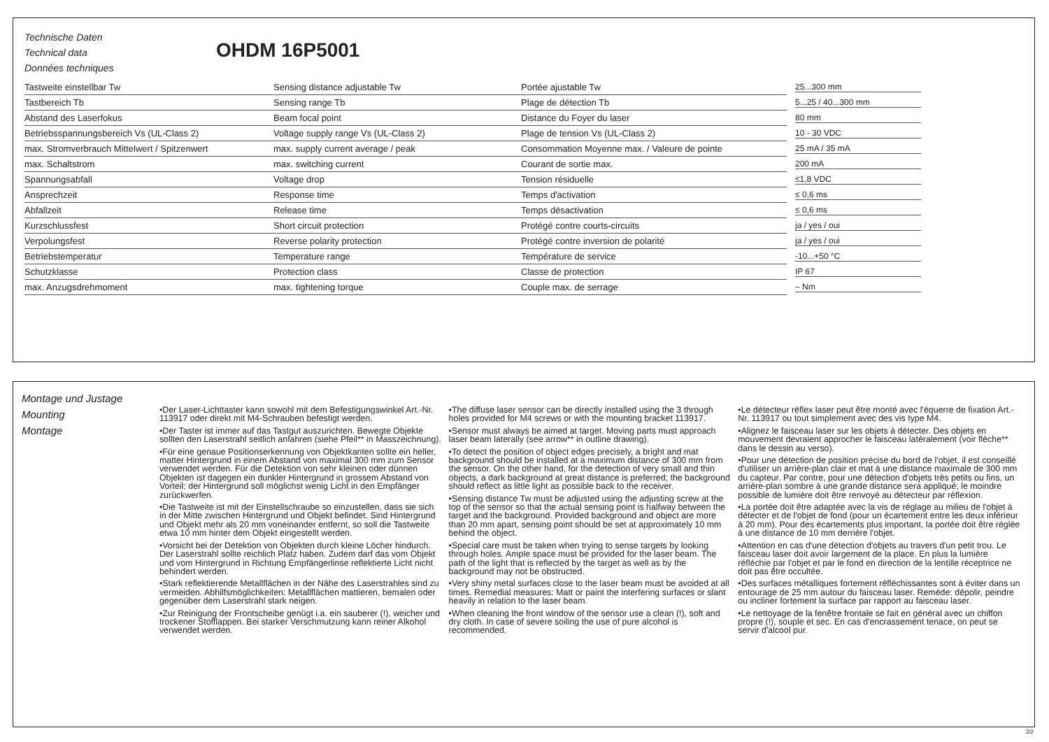Technische Daten
Technical data
Données techniques
OHDM 16P5001
| Tastweite einstellbar Tw | Sensing distance adjustable Tw | Portée ajustable Tw | 25...300 mm |
| Tastbereich Tb | Sensing range Tb | Plage de détection Tb | 5...25 / 40...300 mm |
| Abstand des Laserfokus | Beam focal point | Distance du Foyer du laser | 80 mm |
| Betriebsspannungsbereich Vs (UL-Class 2) | Voltage supply range Vs (UL-Class 2) | Plage de tension Vs (UL-Class 2) | 10 - 30 VDC |
| max. Stromverbrauch Mittelwert / Spitzenwert | max. supply current average / peak | Consommation Moyenne max. / Valeure de pointe | 25 mA / 35 mA |
| max. Schaltstrom | max. switching current | Courant de sortie max. | 200 mA |
| Spannungsabfall | Voltage drop | Tension résiduelle | ≤1,8 VDC |
| Ansprechzeit | Response time | Temps d'activation | ≤ 0,6 ms |
| Abfallzeit | Release time | Temps désactivation | ≤ 0,6 ms |
| Kurzschlussfest | Short circuit protection | Protégé contre courts-circuits | ja / yes / oui |
| Verpolungsfest | Reverse polarity protection | Protégé contre inversion de polarité | ja / yes / oui |
| Betriebstemperatur | Temperature range | Température de service | -10...+50 °C |
| Schutzklasse | Protection class | Classe de protection | IP 67 |
| max. Anzugsdrehmoment | max. tightening torque | Couple max. de serrage | – Nm |
Montage und Justage
Mounting
Montage
•Der Laser-Lichttaster kann sowohl mit dem Befestigungswinkel Art.-Nr. 113917 oder direkt mit M4-Schrauben befestigt werden.
•Der Taster ist immer auf das Tastgut auszurichten. Bewegte Objekte sollten den Laserstrahl seitlich anfahren (siehe Pfeil** in Masszeichnung).
•Für eine genaue Positionserkennung von Objektkanten sollte ein heller, matter Hintergrund in einem Abstand von maximal 300 mm zum Sensor verwendet werden. Für die Detektion von sehr kleinen oder dünnen Objekten ist dagegen ein dunkler Hintergrund in grossem Abstand von Vorteil; der Hintergrund soll möglichst wenig Licht in den Empfänger zurückwerfen.
•Die Tastweite ist mit der Einstellschraube so einzustellen, dass sie sich in der Mitte zwischen Hintergrund und Objekt befindet. Sind Hintergrund und Objekt mehr als 20 mm voneinander entfernt, so soll die Tastweite etwa 10 mm hinter dem Objekt eingestellt werden.
•Vorsicht bei der Detektion von Objekten durch kleine Löcher hindurch. Der Laserstrahl sollte reichlich Platz haben. Zudem darf das vom Objekt und vom Hintergrund in Richtung Empfängerlinse reflektierte Licht nicht behindert werden.
•Stark reflektierende Metallflächen in der Nähe des Laserstrahles sind zu vermeiden. Abhilfsmöglichkeiten: Metallflächen mattieren, bemalen oder gegenüber dem Laserstrahl stark neigen.
•Zur Reinigung der Frontscheibe genügt i.a. ein sauberer (!), weicher und trockener Stofflappen. Bei starker Verschmutzung kann reiner Alkohol verwendet werden.
•The diffuse laser sensor can be directly installed using the 3 through holes provided for M4 screws or with the mounting bracket 113917.
•Sensor must always be aimed at target. Moving parts must approach laser beam laterally (see arrow** in outline drawing).
•To detect the position of object edges precisely, a bright and mat background should be installed at a maximum distance of 300 mm from the sensor. On the other hand, for the detection of very small and thin objects, a dark background at great distance is preferred; the background should reflect as little light as possible back to the receiver.
•Sensing distance Tw must be adjusted using the adjusting screw at the top of the sensor so that the actual sensing point is halfway between the target and the background. Provided background and object are more than 20 mm apart, sensing point should be set at approximately 10 mm behind the object.
•Special care must be taken when trying to sense targets by looking through holes. Ample space must be provided for the laser beam. The path of the light that is reflected by the target as well as by the background may not be obstructed.
•Very shiny metal surfaces close to the laser beam must be avoided at all times. Remedial measures: Matt or paint the interfering surfaces or slant heavily in relation to the laser beam.
•When cleaning the front window of the sensor use a clean (!), soft and dry cloth. In case of severe soiling the use of pure alcohol is recommended.
•Le détecteur réflex laser peut être monté avec l'équerre de fixation Art.-Nr. 113917 ou tout simplement avec des vis type M4.
•Alignez le faisceau laser sur les objets à détecter. Des objets en mouvement devraient approcher le faisceau latéralement (voir flèche** dans le dessin au verso).
•Pour une détection de position précise du bord de l'objet, il est conseillé d'utiliser un arrière-plan clair et mat à une distance maximale de 300 mm du capteur. Par contre, pour une détection d'objets très petits ou fins, un arrière-plan sombre à une grande distance sera appliqué; le moindre possible de lumière doit être renvoyé au détecteur par réflexion.
•La portée doit être adaptée avec la vis de réglage au milieu de l'objet à détecter et de l'objet de fond (pour un écartement entre les deux inférieur à 20 mm). Pour des écartements plus important, la portée doit être réglée à une distance de 10 mm derrière l'objet.
•Attention en cas d'une détection d'objets au travers d'un petit trou. Le faisceau laser doit avoir largement de la place. En plus la lumière réfléchie par l'objet et par le fond en direction de la lentille réceptrice ne doit pas être occultée.
•Des surfaces métalliques fortement réfléchissantes sont à éviter dans un entourage de 25 mm autour du faisceau laser. Remède: dépolir, peindre ou incliner fortement la surface par rapport au faisceau laser.
•Le nettoyage de la fenêtre frontale se fait en général avec un chiffon propre (!), souple et sec. En cas d'encrassement tenace, on peut se servir d'alcool pur.
2/2